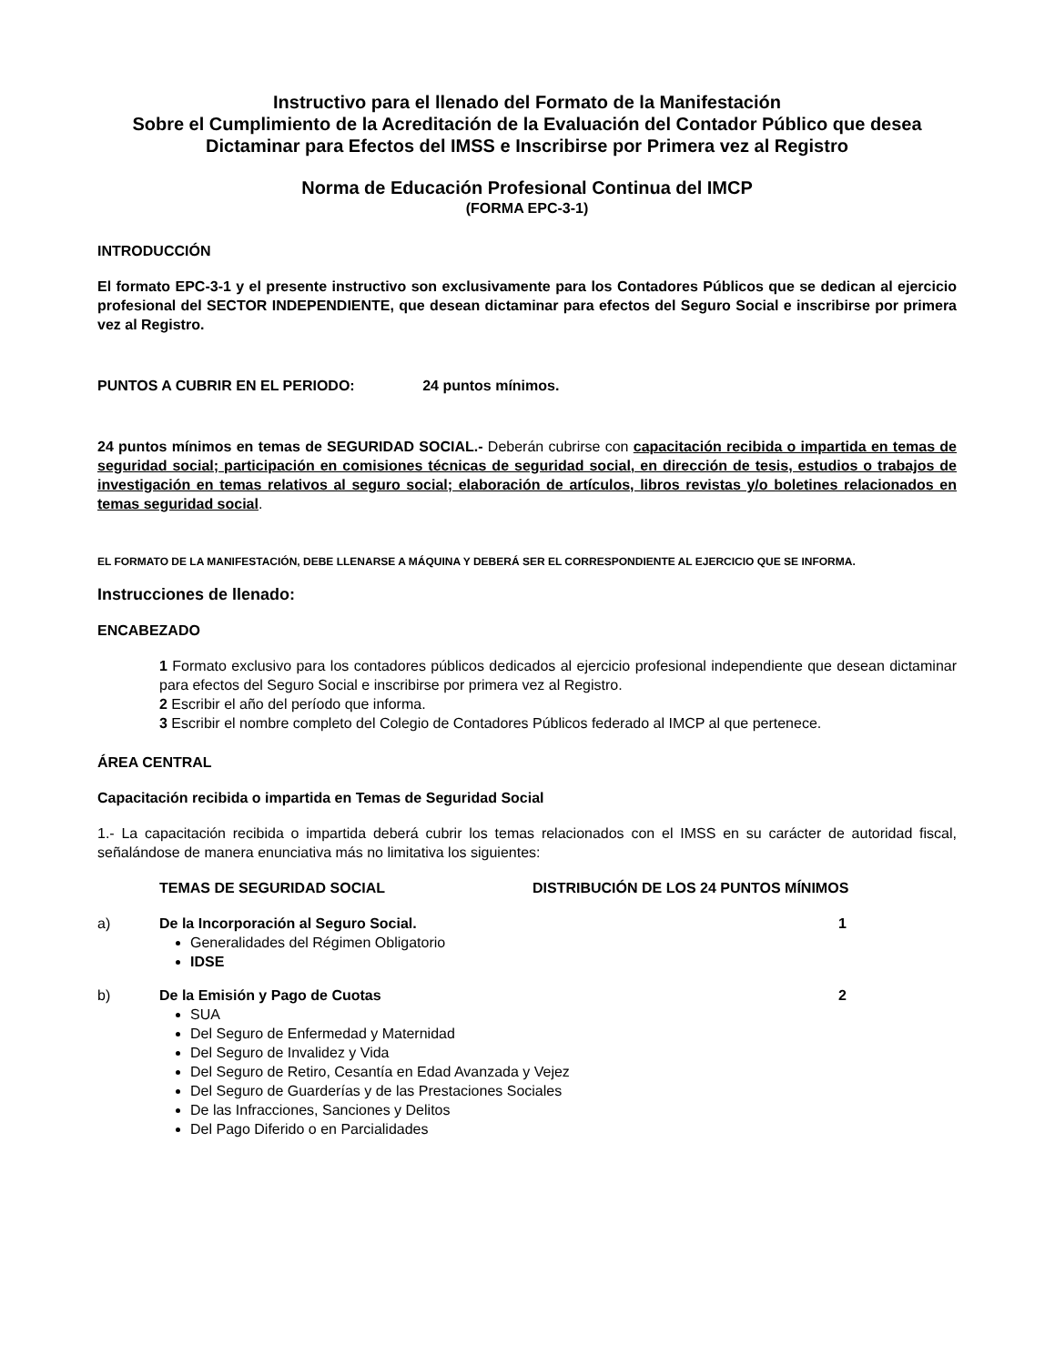Instructivo para el llenado del Formato de la Manifestación
Sobre el Cumplimiento de la Acreditación de la Evaluación del Contador Público que desea Dictaminar para Efectos del IMSS e Inscribirse por Primera vez al Registro
Norma de Educación Profesional Continua del IMCP
(FORMA EPC-3-1)
INTRODUCCIÓN
El formato EPC-3-1 y el presente instructivo son exclusivamente para los Contadores Públicos que se dedican al ejercicio profesional del SECTOR INDEPENDIENTE, que desean dictaminar para efectos del Seguro Social e inscribirse por primera vez al Registro.
PUNTOS A CUBRIR EN EL PERIODO: 24 puntos mínimos.
24 puntos mínimos en temas de SEGURIDAD SOCIAL.- Deberán cubrirse con capacitación recibida o impartida en temas de seguridad social; participación en comisiones técnicas de seguridad social, en dirección de tesis, estudios o trabajos de investigación en temas relativos al seguro social; elaboración de artículos, libros revistas y/o boletines relacionados en temas seguridad social.
EL FORMATO DE LA MANIFESTACIÓN, DEBE LLENARSE A MÁQUINA Y DEBERÁ SER EL CORRESPONDIENTE AL EJERCICIO QUE SE INFORMA.
Instrucciones de llenado:
ENCABEZADO
1 Formato exclusivo para los contadores públicos dedicados al ejercicio profesional independiente que desean dictaminar para efectos del Seguro Social e inscribirse por primera vez al Registro.
2 Escribir el año del período que informa.
3 Escribir el nombre completo del Colegio de Contadores Públicos federado al IMCP al que pertenece.
ÁREA CENTRAL
Capacitación recibida o impartida en Temas de Seguridad Social
1.- La capacitación recibida o impartida deberá cubrir los temas relacionados con el IMSS en su carácter de autoridad fiscal, señalándose de manera enunciativa más no limitativa los siguientes:
TEMAS DE SEGURIDAD SOCIAL DISTRIBUCIÓN DE LOS 24 PUNTOS MÍNIMOS
a) De la Incorporación al Seguro Social.
1
Generalidades del Régimen Obligatorio
IDSE
b) De la Emisión y Pago de Cuotas 2
SUA
Del Seguro de Enfermedad y Maternidad
Del Seguro de Invalidez y Vida
Del Seguro de Retiro, Cesantía en Edad Avanzada y Vejez
Del Seguro de Guarderías y de las Prestaciones Sociales
De las Infracciones, Sanciones y Delitos
Del Pago Diferido o en Parcialidades